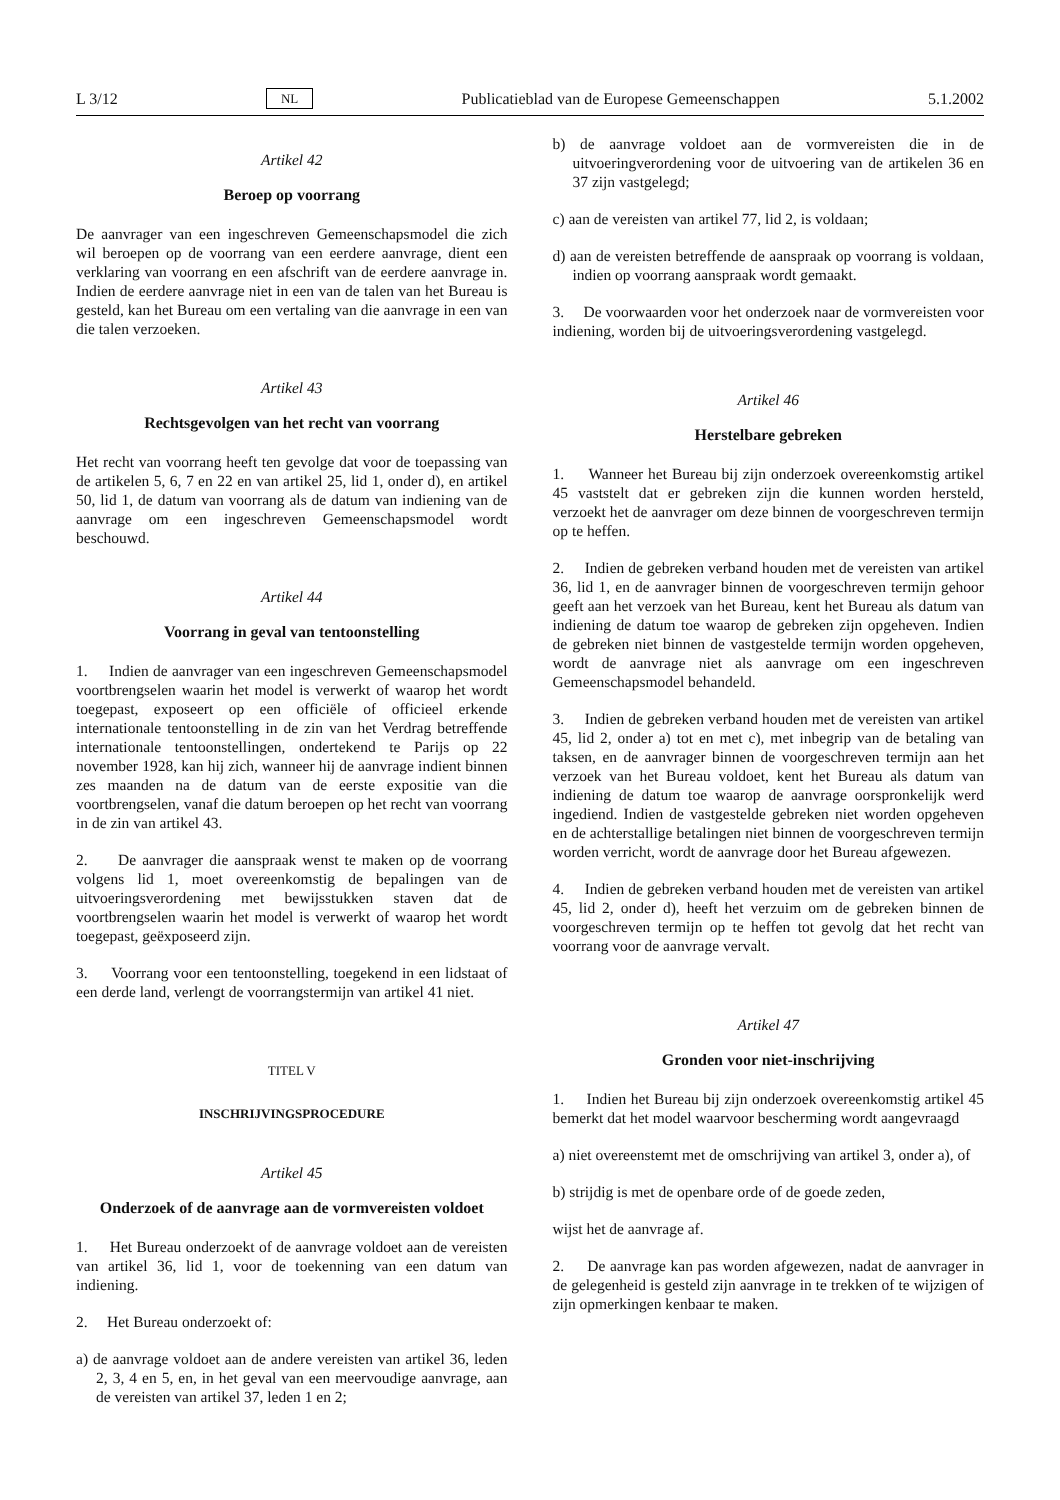L 3/12 NL Publicatieblad van de Europese Gemeenschappen 5.1.2002
Artikel 42
Beroep op voorrang
De aanvrager van een ingeschreven Gemeenschapsmodel die zich wil beroepen op de voorrang van een eerdere aanvrage, dient een verklaring van voorrang en een afschrift van de eerdere aanvrage in. Indien de eerdere aanvrage niet in een van de talen van het Bureau is gesteld, kan het Bureau om een vertaling van die aanvrage in een van die talen verzoeken.
Artikel 43
Rechtsgevolgen van het recht van voorrang
Het recht van voorrang heeft ten gevolge dat voor de toepassing van de artikelen 5, 6, 7 en 22 en van artikel 25, lid 1, onder d), en artikel 50, lid 1, de datum van voorrang als de datum van indiening van de aanvrage om een ingeschreven Gemeenschapsmodel wordt beschouwd.
Artikel 44
Voorrang in geval van tentoonstelling
1. Indien de aanvrager van een ingeschreven Gemeenschapsmodel voortbrengselen waarin het model is verwerkt of waarop het wordt toegepast, exposeert op een officiële of officieel erkende internationale tentoonstelling in de zin van het Verdrag betreffende internationale tentoonstellingen, ondertekend te Parijs op 22 november 1928, kan hij zich, wanneer hij de aanvrage indient binnen zes maanden na de datum van de eerste expositie van die voortbrengselen, vanaf die datum beroepen op het recht van voorrang in de zin van artikel 43.
2. De aanvrager die aanspraak wenst te maken op de voorrang volgens lid 1, moet overeenkomstig de bepalingen van de uitvoeringsverordening met bewijsstukken staven dat de voortbrengselen waarin het model is verwerkt of waarop het wordt toegepast, geëxposeerd zijn.
3. Voorrang voor een tentoonstelling, toegekend in een lidstaat of een derde land, verlengt de voorrangstermijn van artikel 41 niet.
TITEL V
INSCHRIJVINGSPROCEDURE
Artikel 45
Onderzoek of de aanvrage aan de vormvereisten voldoet
1. Het Bureau onderzoekt of de aanvrage voldoet aan de vereisten van artikel 36, lid 1, voor de toekenning van een datum van indiening.
2. Het Bureau onderzoekt of:
a) de aanvrage voldoet aan de andere vereisten van artikel 36, leden 2, 3, 4 en 5, en, in het geval van een meervoudige aanvrage, aan de vereisten van artikel 37, leden 1 en 2;
b) de aanvrage voldoet aan de vormvereisten die in de uitvoeringverordening voor de uitvoering van de artikelen 36 en 37 zijn vastgelegd;
c) aan de vereisten van artikel 77, lid 2, is voldaan;
d) aan de vereisten betreffende de aanspraak op voorrang is voldaan, indien op voorrang aanspraak wordt gemaakt.
3. De voorwaarden voor het onderzoek naar de vormvereisten voor indiening, worden bij de uitvoeringsverordening vastgelegd.
Artikel 46
Herstelbare gebreken
1. Wanneer het Bureau bij zijn onderzoek overeenkomstig artikel 45 vaststelt dat er gebreken zijn die kunnen worden hersteld, verzoekt het de aanvrager om deze binnen de voorgeschreven termijn op te heffen.
2. Indien de gebreken verband houden met de vereisten van artikel 36, lid 1, en de aanvrager binnen de voorgeschreven termijn gehoor geeft aan het verzoek van het Bureau, kent het Bureau als datum van indiening de datum toe waarop de gebreken zijn opgeheven. Indien de gebreken niet binnen de vastgestelde termijn worden opgeheven, wordt de aanvrage niet als aanvrage om een ingeschreven Gemeenschapsmodel behandeld.
3. Indien de gebreken verband houden met de vereisten van artikel 45, lid 2, onder a) tot en met c), met inbegrip van de betaling van taksen, en de aanvrager binnen de voorgeschreven termijn aan het verzoek van het Bureau voldoet, kent het Bureau als datum van indiening de datum toe waarop de aanvrage oorspronkelijk werd ingediend. Indien de vastgestelde gebreken niet worden opgeheven en de achterstallige betalingen niet binnen de voorgeschreven termijn worden verricht, wordt de aanvrage door het Bureau afgewezen.
4. Indien de gebreken verband houden met de vereisten van artikel 45, lid 2, onder d), heeft het verzuim om de gebreken binnen de voorgeschreven termijn op te heffen tot gevolg dat het recht van voorrang voor de aanvrage vervalt.
Artikel 47
Gronden voor niet-inschrijving
1. Indien het Bureau bij zijn onderzoek overeenkomstig artikel 45 bemerkt dat het model waarvoor bescherming wordt aangevraagd
a) niet overeenstemt met de omschrijving van artikel 3, onder a), of
b) strijdig is met de openbare orde of de goede zeden,
wijst het de aanvrage af.
2. De aanvrage kan pas worden afgewezen, nadat de aanvrager in de gelegenheid is gesteld zijn aanvrage in te trekken of te wijzigen of zijn opmerkingen kenbaar te maken.